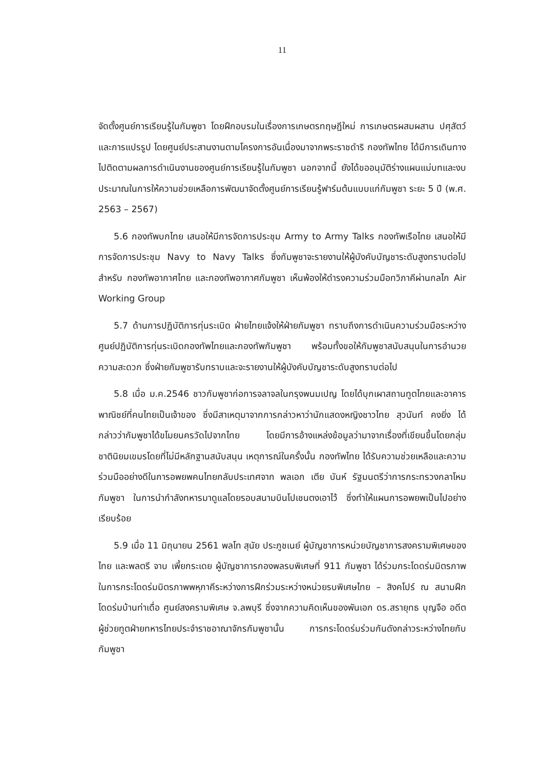11
จัดตั้งศูนย์การเรียนรู้ในกัมพูชา โดยฝึกอบรมในเรื่องการเกษตรทฤษฎีใหม่ การเกษตรผสมผสาน ปศุสัตว์ และการแปรรูป โดยศูนย์ประสานงานตามโครงการอันเนื่องมาจากพระราชดำริ กองทัพไทย ได้มีการเดินทางไปติดตามผลการดำเนินงานของศูนย์การเรียนรู้ในกัมพูชา นอกจากนี้ ยังได้ขออนุมัติร่างแผนแม่บทและงบประมาณในการให้ความช่วยเหลือการพัฒนาจัดตั้งศูนย์การเรียนรู้ฟาร์มต้นแบบแก่กัมพูชา ระยะ 5 ปี (พ.ศ. 2563 – 2567)
5.6 กองทัพบกไทย เสนอให้มีการจัดการประชุม Army to Army Talks กองทัพเรือไทย เสนอให้มีการจัดการประชุม Navy to Navy Talks ซึ่งกัมพูชาจะรายงานให้ผู้บังคับบัญชาระดับสูงทราบต่อไป สำหรับ กองทัพอากาศไทย และกองทัพอากาศกัมพูชา เห็นพ้องให้ดำรงความร่วมมือทวิภาคีผ่านกลไก Air Working Group
5.7 ด้านการปฏิบัติการทุ่นระเบิด ฝ่ายไทยแจ้งให้ฝ่ายกัมพูชา ทราบถึงการดำเนินความร่วมมือระหว่างศูนย์ปฏิบัติการทุ่นระเบิดกองทัพไทยและกองทัพกัมพูชา พร้อมทั้งขอให้กัมพูชาสนับสนุนในการอำนวยความสะดวก ซึ่งฝ่ายกัมพูชารับทราบและจะรายงานให้ผู้บังคับบัญชาระดับสูงทราบต่อไป
5.8 เมื่อ ม.ค.2546 ชาวกัมพูชาก่อการจลาจลในกรุงพนมเปญ โดยได้บุกเผาสถานทูตไทยและอาคารพาณิชย์ที่คนไทยเป็นเจ้าของ ซึ่งมีสาเหตุมาจากการกล่าวหาว่านักแสดงหญิงชาวไทย สุวนันท์ คงยิ่ง ได้กล่าวว่ากัมพูชาได้ขโมยนครวัดไปจากไทย โดยมีการอ้างแหล่งข้อมูลว่ามาจากเรื่องที่เขียนขึ้นโดยกลุ่มชาตินิยมเขมรโดยที่ไม่มีหลักฐานสนับสนุน เหตุการณ์ในครั้งนั้น กองทัพไทย ได้รับความช่วยเหลือและความร่วมมืออย่างดีในการอพยพคนไทยกลับประเทศจาก พลเอก เตีย บันห์ รัฐมนตรีว่าการกระทรวงกลาโหมกัมพูชา ในการนำกำลังทหารมาดูแลโดยรอบสนามบินโปเชนตงเอาไว้ ซึ่งทำให้แผนการอพยพเป็นไปอย่างเรียบร้อย
5.9 เมื่อ 11 มิถุนายน 2561 พลโท สุนัย ประภูชเนย์ ผู้บัญชาการหน่วยบัญชาการสงครามพิเศษของไทย และพลตรี จาบ เพี้ยกระเดย ผู้บัญชาการกองพลรบพิเศษที่ 911 กัมพูชา ได้ร่วมกระโดดร่มมิตรภาพในการกระโดดร่มมิตรภาพพหุภาคีระหว่างการฝึกร่วมระหว่างหน่วยรบพิเศษไทย – สิงคโปร์ ณ สนามฝึกโดดร่มบ้านท่าเดื่อ ศูนย์สงครามพิเศษ จ.ลพบุรี ซึ่งจากความคิดเห็นของพันเอก ดร.สรายุทธ บุญจือ อดีตผู้ช่วยทูตฝ่ายทหารไทยประจำราชอาณาจักรกัมพูชานั้น การกระโดดร่มร่วมกันดังกล่าวระหว่างไทยกับกัมพูชา